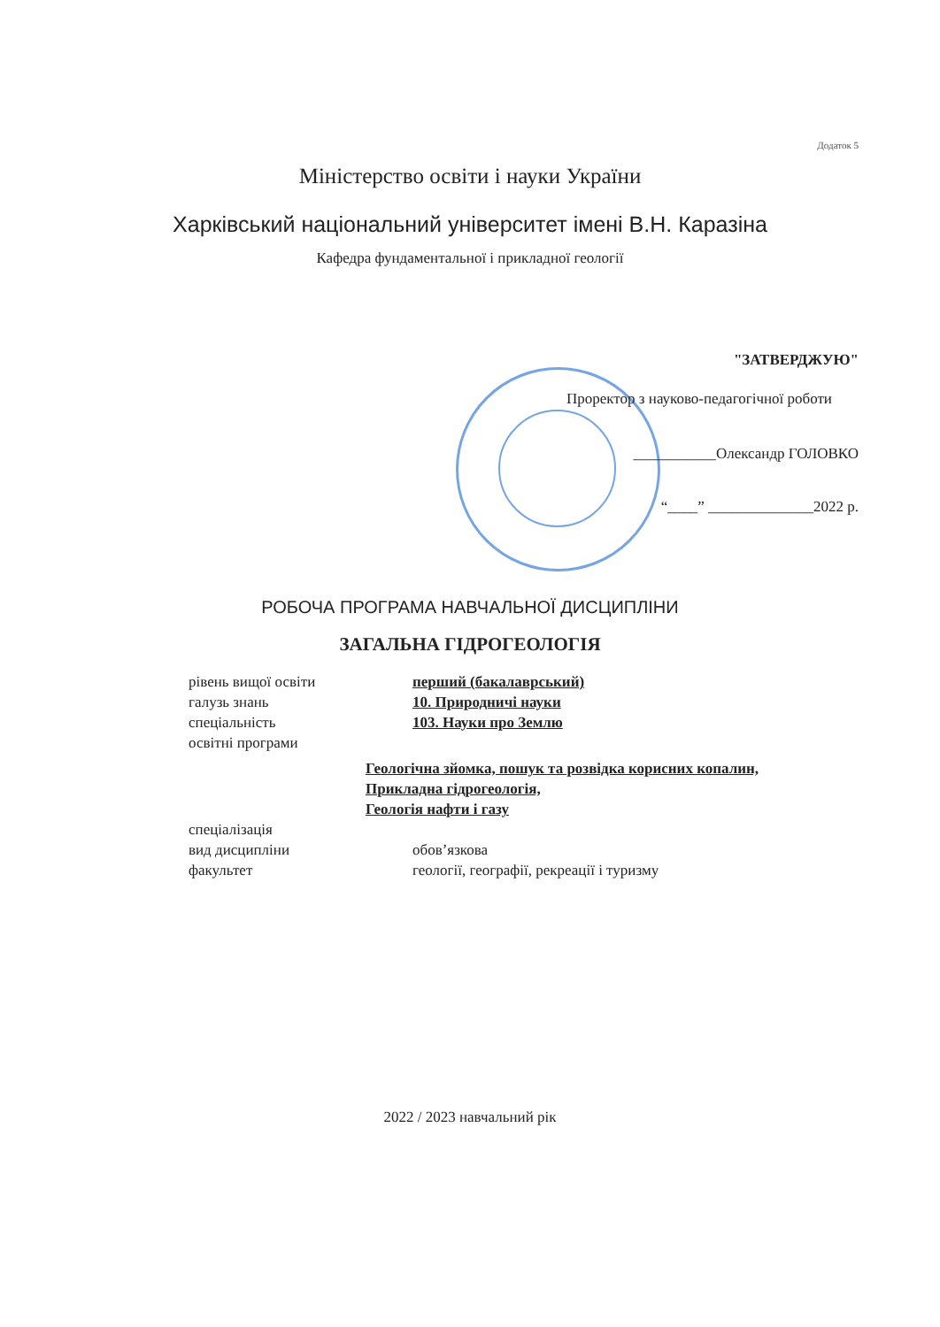Додаток 5
Міністерство освіти і науки України
Харківський національний університет імені В.Н. Каразіна
Кафедра фундаментальної і прикладної геології
"ЗАТВЕРДЖУЮ"
Проректор з науково-педагогічної роботи
___________Олександр ГОЛОВКО
“____” ______________2022 р.
РОБОЧА ПРОГРАМА НАВЧАЛЬНОЇ ДИСЦИПЛІНИ
ЗАГАЛЬНА ГІДРОГЕОЛОГІЯ
рівень вищої освіти перший (бакалаврський)
галузь знань 10. Природничі науки
спеціальність 103. Науки про Землю
освітні програми
Геологічна зйомка, пошук та розвідка корисних копалин,
Прикладна гідрогеологія,
Геологія нафти і газу
спеціалізація
вид дисципліни обов’язкова
факультет геології, географії, рекреації і туризму
2022 / 2023 навчальний рік